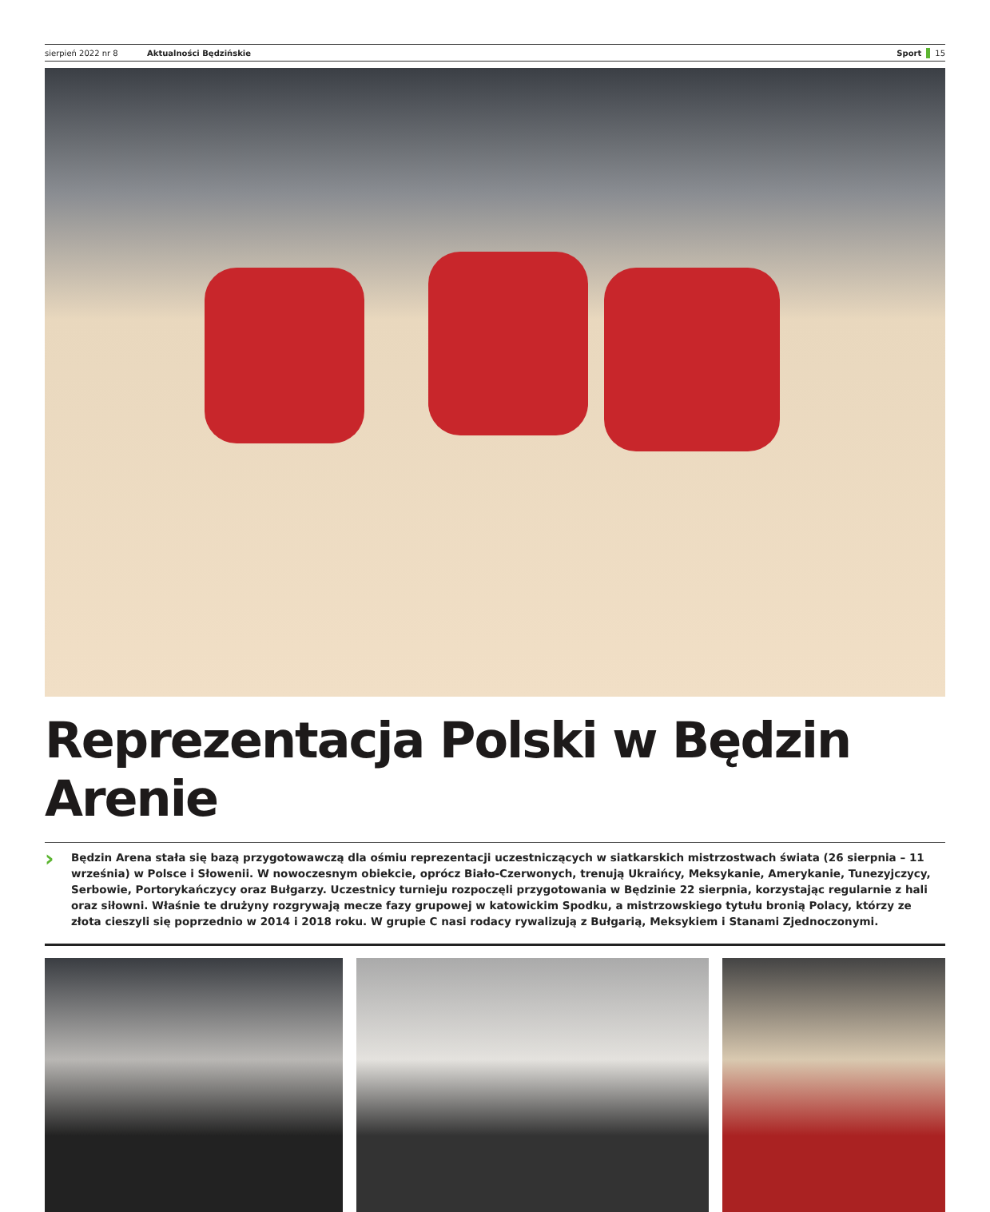sierpień 2022 nr 8 Aktualności Będzińskie Sport 15
Reprezentacja Polski w Będzin Arenie
› Będzin Arena stała się bazą przygotowawczą dla ośmiu reprezentacji uczestniczących w siatkarskich mistrzostwach świata (26 sierpnia – 11 września) w Polsce i Słowenii. W nowoczesnym obiekcie, oprócz Biało-Czerwonych, trenują Ukraińcy, Meksykanie, Amerykanie, Tunezyjczycy, Serbowie, Portorykańczycy oraz Bułgarzy. Uczestnicy turnieju rozpoczęli przygotowania w Będzinie 22 sierpnia, korzystając regularnie z hali oraz siłowni. Właśnie te drużyny rozgrywają mecze fazy grupowej w katowickim Spodku, a mistrzowskiego tytułu bronią Polacy, którzy ze złota cieszyli się poprzednio w 2014 i 2018 roku. W grupie C nasi rodacy rywalizują z Bułgarią, Meksykiem i Stanami Zjednoczonymi.